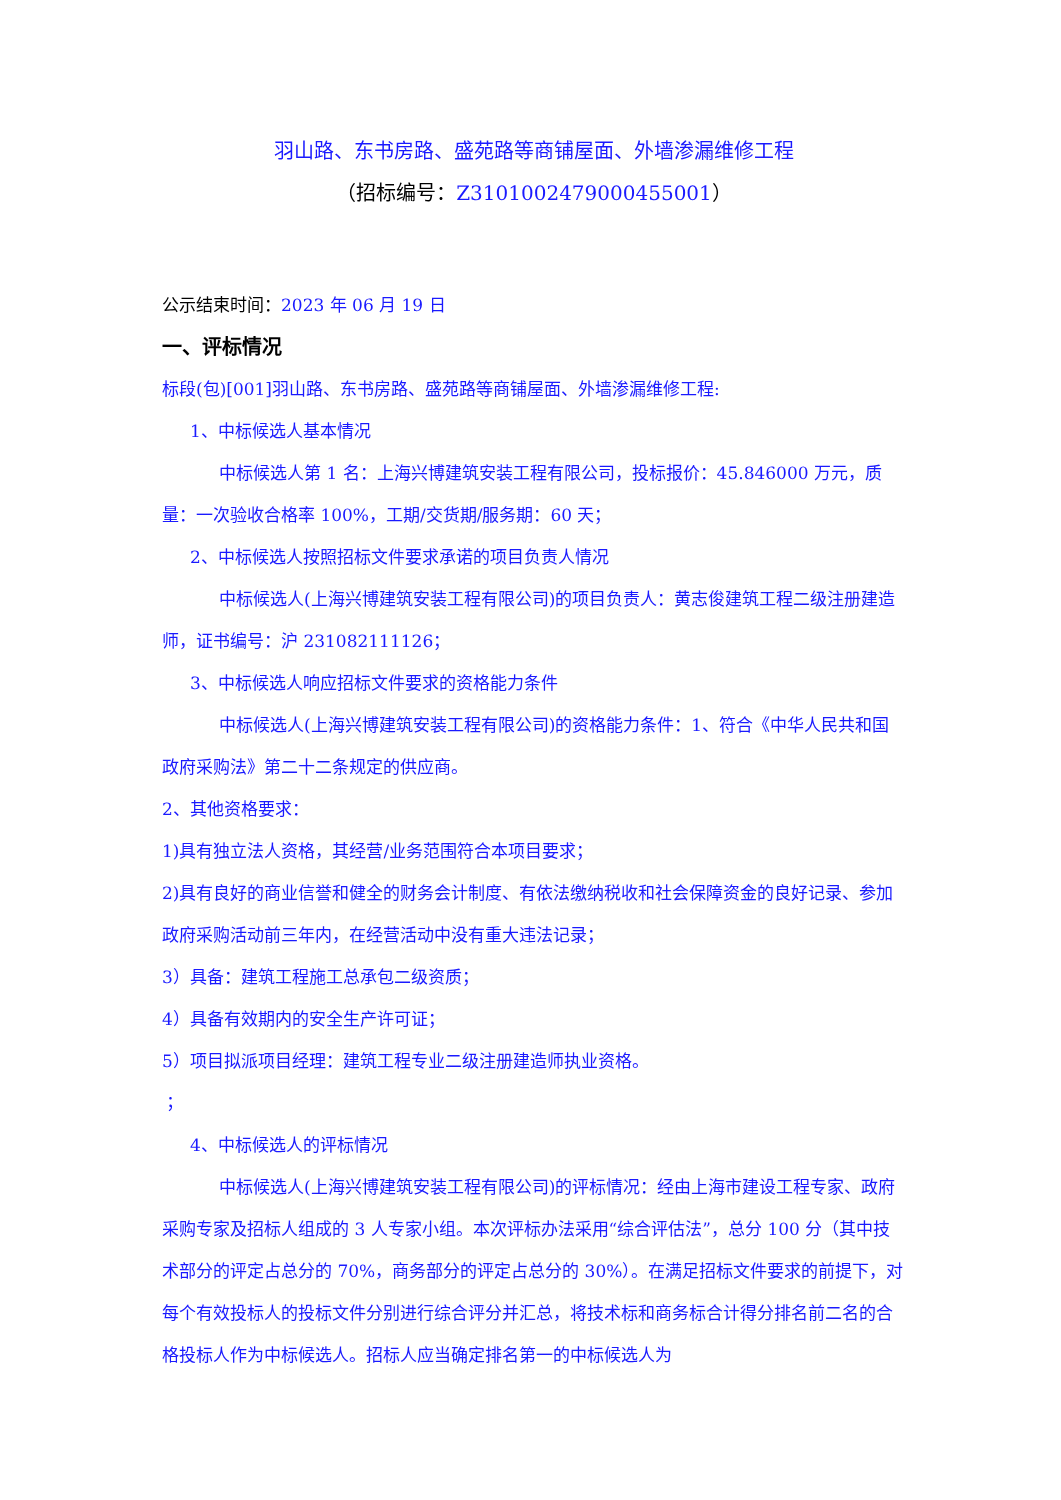羽山路、东书房路、盛苑路等商铺屋面、外墙渗漏维修工程
（招标编号：Z310100247900045​5001）
公示结束时间：2023 年 06 月 19 日
一、评标情况
标段(包)[001]羽山路、东书房路、盛苑路等商铺屋面、外墙渗漏维修工程:
1、中标候选人基本情况
中标候选人第 1 名：上海兴博建筑安装工程有限公司，投标报价：45.846000 万元，质量：一次验收合格率 100%，工期/交货期/服务期：60 天；
2、中标候选人按照招标文件要求承诺的项目负责人情况
中标候选人(上海兴博建筑安装工程有限公司)的项目负责人：黄志俊建筑工程二级注册建造师，证书编号：沪 231082111126；
3、中标候选人响应招标文件要求的资格能力条件
中标候选人(上海兴博建筑安装工程有限公司)的资格能力条件：1、符合《中华人民共和国政府采购法》第二十二条规定的供应商。
2、其他资格要求：
1)具有独立法人资格，其经营/业务范围符合本项目要求；
2)具有良好的商业信誉和健全的财务会计制度、有依法缴纳税收和社会保障资金的良好记录、参加政府采购活动前三年内，在经营活动中没有重大违法记录；
3）具备：建筑工程施工总承包二级资质；
4）具备有效期内的安全生产许可证；
5）项目拟派项目经理：建筑工程专业二级注册建造师执业资格。
；
4、中标候选人的评标情况
中标候选人(上海兴博建筑安装工程有限公司)的评标情况：经由上海市建设工程专家、政府采购专家及招标人组成的 3 人专家小组。本次评标办法采用“综合评估法”，总分 100 分（其中技术部分的评定占总分的 70%，商务部分的评定占总分的 30%）。在满足招标文件要求的前提下，对每个有效投标人的投标文件分别进行综合评分并汇总，将技术标和商务标合计得分排名前二名的合格投标人作为中标候选人。招标人应当确定排名第一的中标候选人为